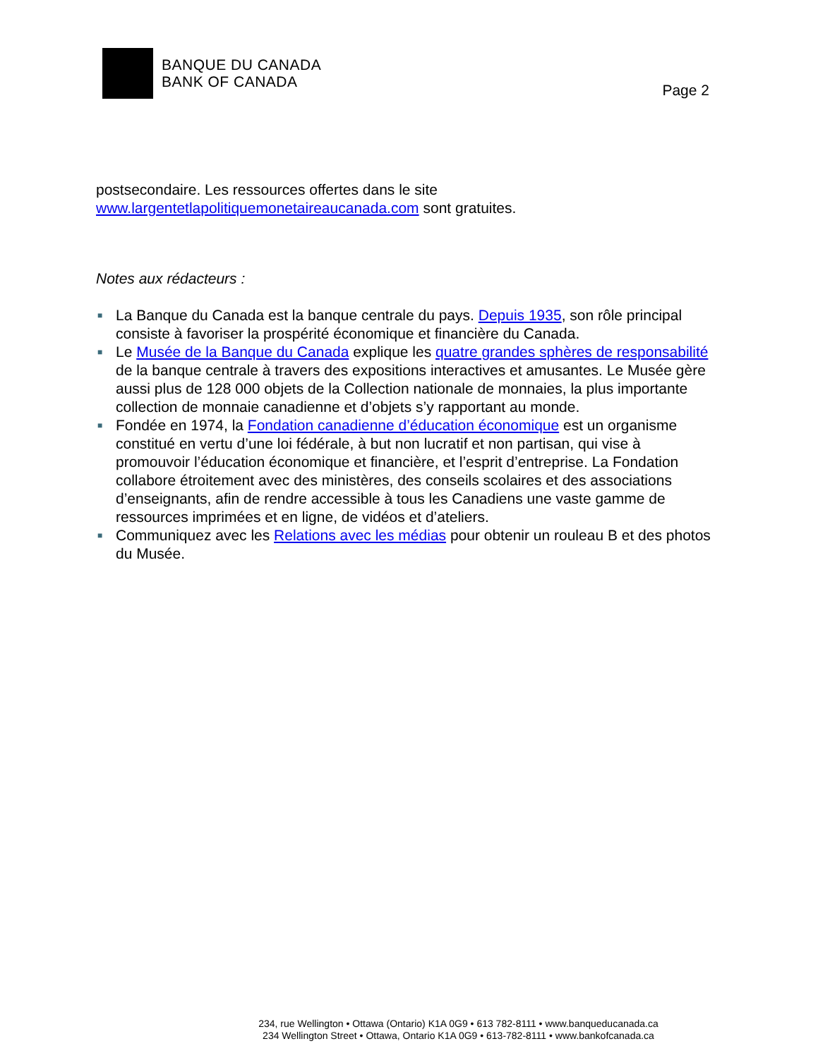BANQUE DU CANADA
BANK OF CANADA
Page 2
postsecondaire. Les ressources offertes dans le site
www.largentetlapolitiquemonetaireaucanada.com sont gratuites.
Notes aux rédacteurs :
■ La Banque du Canada est la banque centrale du pays. Depuis 1935, son rôle principal consiste à favoriser la prospérité économique et financière du Canada.
■ Le Musée de la Banque du Canada explique les quatre grandes sphères de responsabilité de la banque centrale à travers des expositions interactives et amusantes. Le Musée gère aussi plus de 128 000 objets de la Collection nationale de monnaies, la plus importante collection de monnaie canadienne et d’objets s’y rapportant au monde.
■ Fondée en 1974, la Fondation canadienne d’éducation économique est un organisme constitué en vertu d’une loi fédérale, à but non lucratif et non partisan, qui vise à promouvoir l’éducation économique et financière, et l’esprit d’entreprise. La Fondation collabore étroitement avec des ministères, des conseils scolaires et des associations d’enseignants, afin de rendre accessible à tous les Canadiens une vaste gamme de ressources imprimées et en ligne, de vidéos et d’ateliers.
■ Communiquez avec les Relations avec les médias pour obtenir un rouleau B et des photos du Musée.
234, rue Wellington • Ottawa (Ontario) K1A 0G9 • 613 782-8111 • www.banqueducanada.ca
234 Wellington Street • Ottawa, Ontario K1A 0G9 • 613-782-8111 • www.bankofcanada.ca